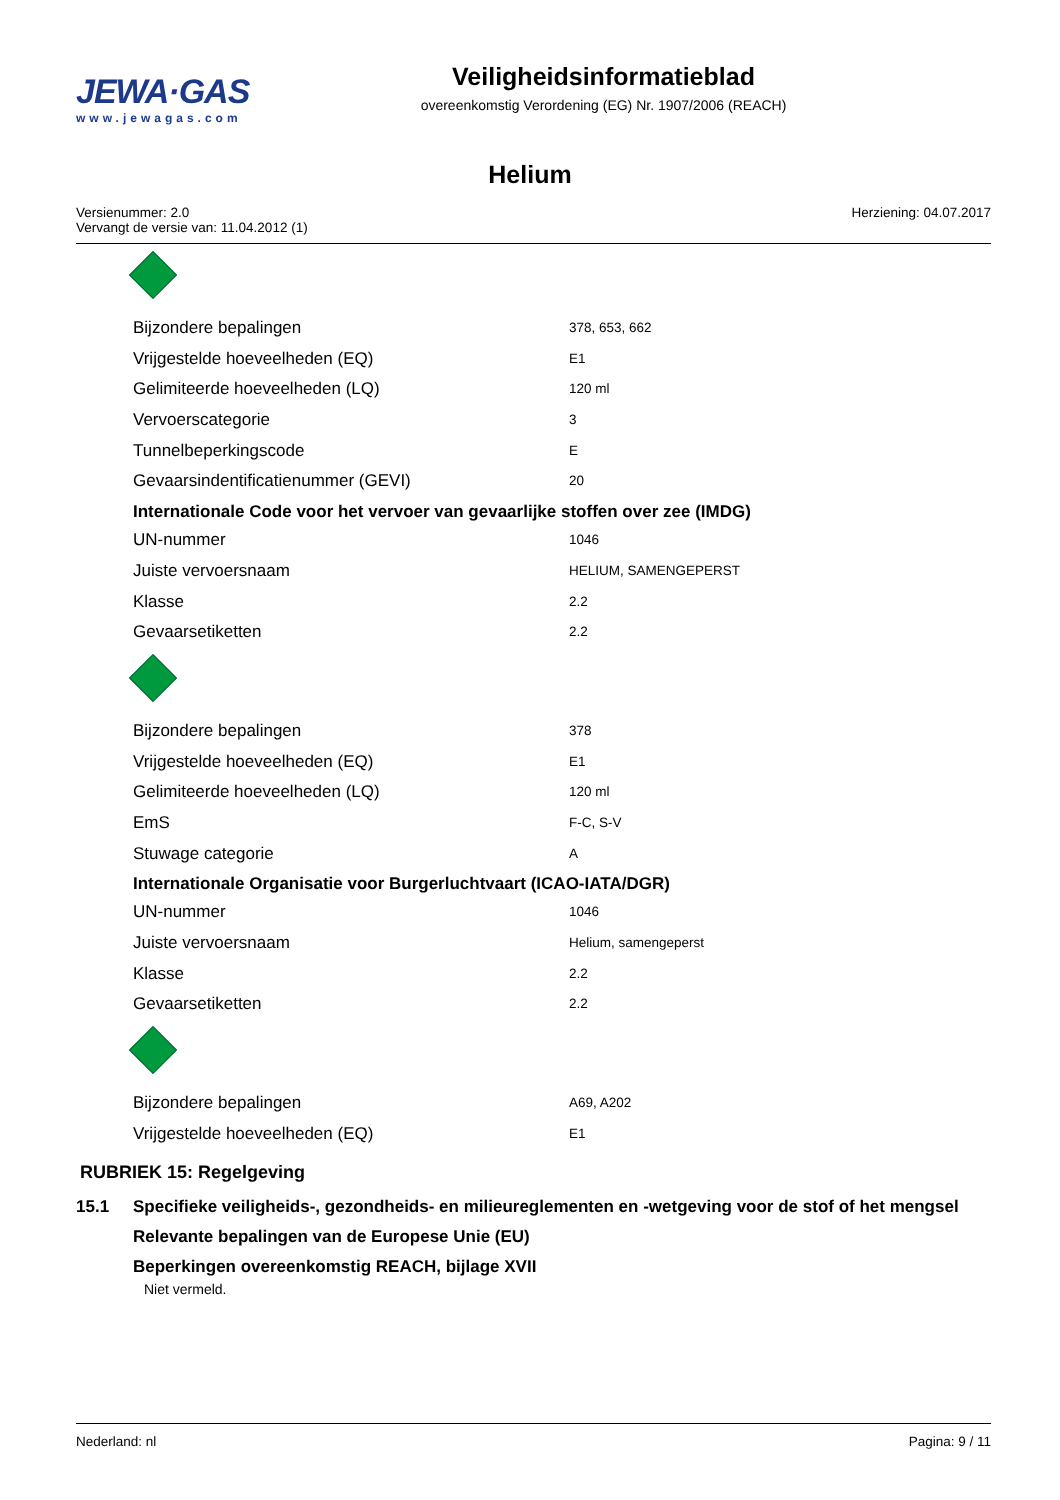JEWA·GAS
www.jewagas.com
Veiligheidsinformatieblad
overeenkomstig Verordening (EG) Nr. 1907/2006 (REACH)
Helium
Versienummer: 2.0
Vervangt de versie van: 11.04.2012 (1)
Herziening: 04.07.2017
| Bijzondere bepalingen | 378, 653, 662 |
| Vrijgestelde hoeveelheden (EQ) | E1 |
| Gelimiteerde hoeveelheden (LQ) | 120 ml |
| Vervoerscategorie | 3 |
| Tunnelbeperkingscode | E |
| Gevaarsindentificatienummer (GEVI) | 20 |
| Internationale Code voor het vervoer van gevaarlijke stoffen over zee (IMDG) | |
| UN-nummer | 1046 |
| Juiste vervoersnaam | HELIUM, SAMENGEPERST |
| Klasse | 2.2 |
| Gevaarsetiketten | 2.2 |
| Bijzondere bepalingen | 378 |
| Vrijgestelde hoeveelheden (EQ) | E1 |
| Gelimiteerde hoeveelheden (LQ) | 120 ml |
| EmS | F-C, S-V |
| Stuwage categorie | A |
| Internationale Organisatie voor Burgerluchtvaart (ICAO-IATA/DGR) | |
| UN-nummer | 1046 |
| Juiste vervoersnaam | Helium, samengeperst |
| Klasse | 2.2 |
| Gevaarsetiketten | 2.2 |
| Bijzondere bepalingen | A69, A202 |
| Vrijgestelde hoeveelheden (EQ) | E1 |
RUBRIEK 15: Regelgeving
15.1 Specifieke veiligheids-, gezondheids- en milieureglementen en -wetgeving voor de stof of het mengsel
Relevante bepalingen van de Europese Unie (EU)
Beperkingen overeenkomstig REACH, bijlage XVII
Niet vermeld.
Nederland: nl Pagina: 9 / 11